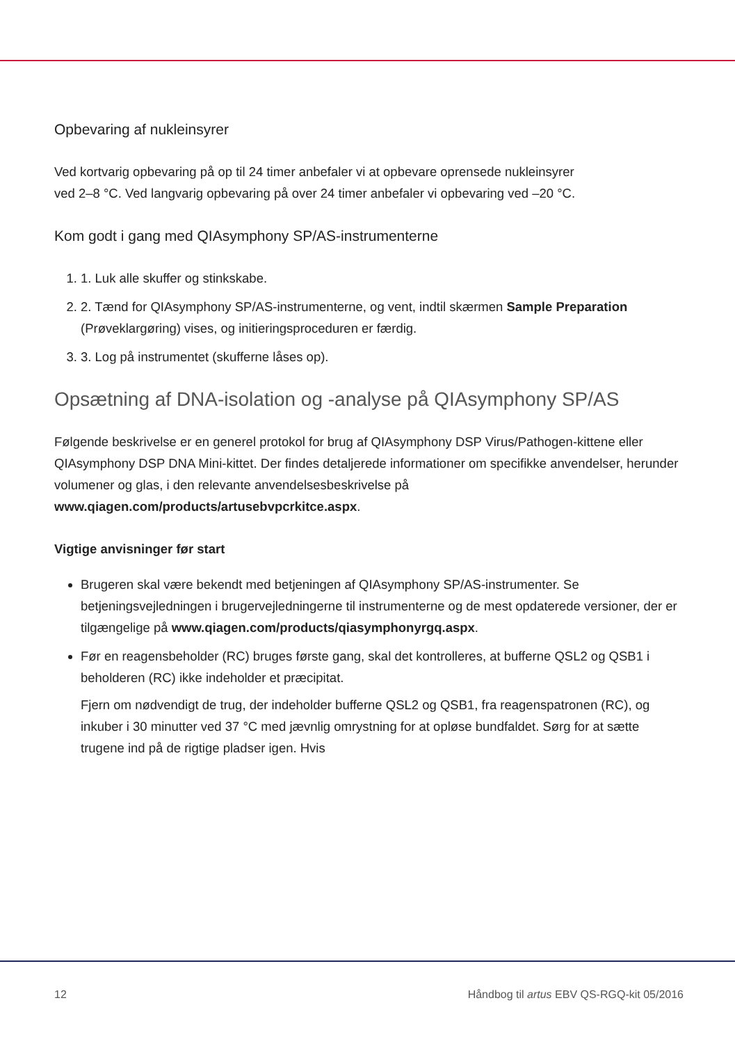Opbevaring af nukleinsyrer
Ved kortvarig opbevaring på op til 24 timer anbefaler vi at opbevare oprensede nukleinsyrer
ved 2–8 °C. Ved langvarig opbevaring på over 24 timer anbefaler vi opbevaring ved –20 °C.
Kom godt i gang med QIAsymphony SP/AS-instrumenterne
1. 1. Luk alle skuffer og stinkskabe.
2. 2. Tænd for QIAsymphony SP/AS-instrumenterne, og vent, indtil skærmen Sample Preparation (Prøveklargøring) vises, og initieringsproceduren er færdig.
3. 3. Log på instrumentet (skufferne låses op).
Opsætning af DNA-isolation og -analyse på QIAsymphony SP/AS
Følgende beskrivelse er en generel protokol for brug af QIAsymphony DSP Virus/Pathogen-kittene eller QIAsymphony DSP DNA Mini-kittet. Der findes detaljerede informationer om specifikke anvendelser, herunder volumener og glas, i den relevante anvendelsesbeskrivelse på www.qiagen.com/products/artusebvpcrkitce.aspx.
Vigtige anvisninger før start
Brugeren skal være bekendt med betjeningen af QIAsymphony SP/AS-instrumenter. Se betjeningsvejledningen i brugervejledningerne til instrumenterne og de mest opdaterede versioner, der er tilgængelige på www.qiagen.com/products/qiasymphonyrgq.aspx.
Før en reagensbeholder (RC) bruges første gang, skal det kontrolleres, at bufferne QSL2 og QSB1 i beholderen (RC) ikke indeholder et præcipitat.
Fjern om nødvendigt de trug, der indeholder bufferne QSL2 og QSB1, fra reagenspatronen (RC), og inkuber i 30 minutter ved 37 °C med jævnlig omrystning for at opløse bundfaldet. Sørg for at sætte trugene ind på de rigtige pladser igen. Hvis
12 Håndbog til artus EBV QS-RGQ-kit 05/2016